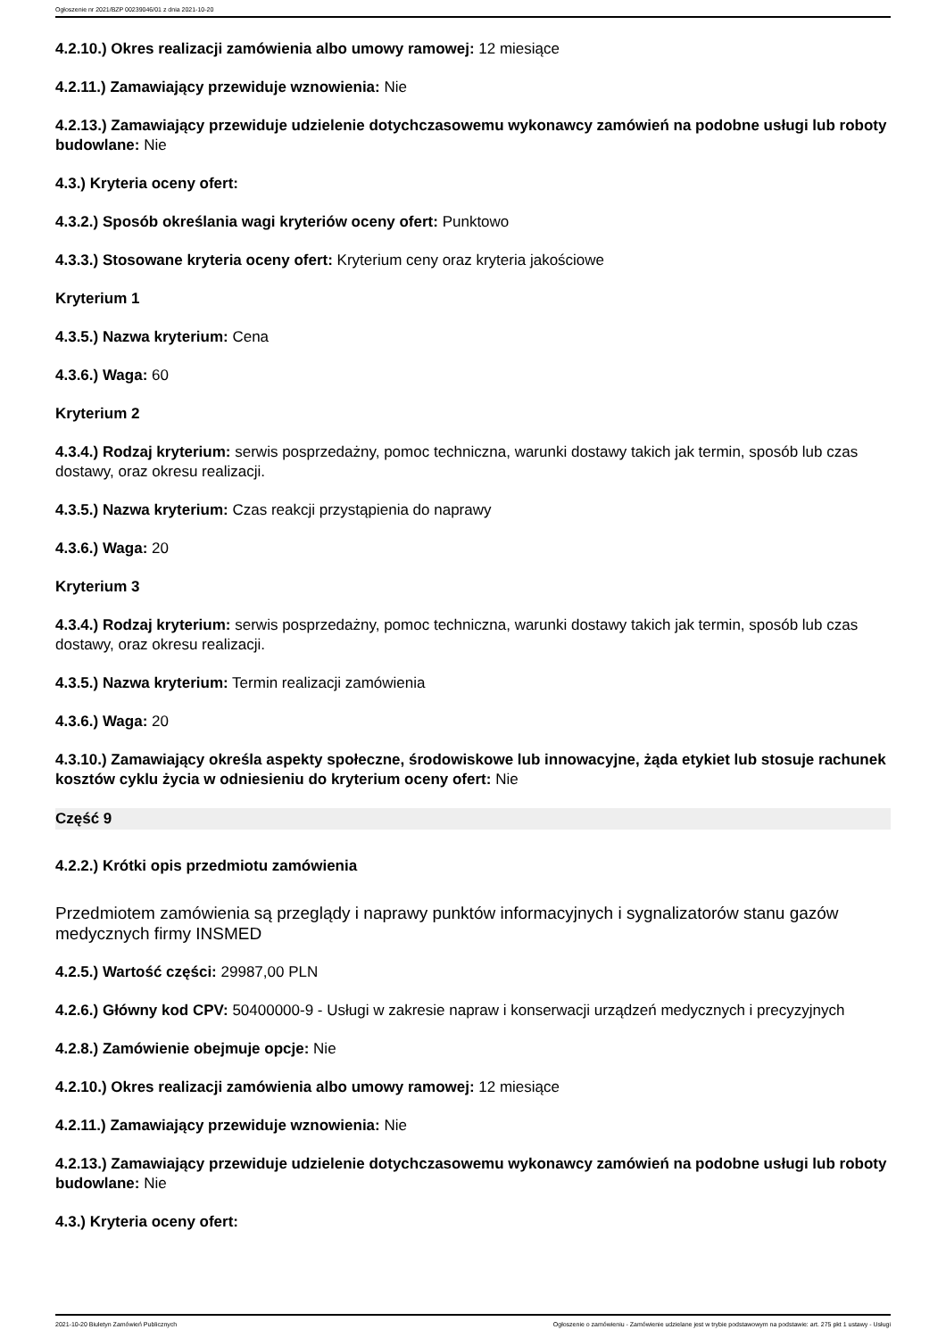Ogłoszenie nr 2021/BZP 00239046/01 z dnia 2021-10-20
4.2.10.) Okres realizacji zamówienia albo umowy ramowej: 12 miesiące
4.2.11.) Zamawiający przewiduje wznowienia: Nie
4.2.13.) Zamawiający przewiduje udzielenie dotychczasowemu wykonawcy zamówień na podobne usługi lub roboty budowlane: Nie
4.3.) Kryteria oceny ofert:
4.3.2.) Sposób określania wagi kryteriów oceny ofert: Punktowo
4.3.3.) Stosowane kryteria oceny ofert: Kryterium ceny oraz kryteria jakościowe
Kryterium 1
4.3.5.) Nazwa kryterium: Cena
4.3.6.) Waga: 60
Kryterium 2
4.3.4.) Rodzaj kryterium: serwis posprzedażny, pomoc techniczna, warunki dostawy takich jak termin, sposób lub czas dostawy, oraz okresu realizacji.
4.3.5.) Nazwa kryterium: Czas reakcji przystąpienia do naprawy
4.3.6.) Waga: 20
Kryterium 3
4.3.4.) Rodzaj kryterium: serwis posprzedażny, pomoc techniczna, warunki dostawy takich jak termin, sposób lub czas dostawy, oraz okresu realizacji.
4.3.5.) Nazwa kryterium: Termin realizacji zamówienia
4.3.6.) Waga: 20
4.3.10.) Zamawiający określa aspekty społeczne, środowiskowe lub innowacyjne, żąda etykiet lub stosuje rachunek kosztów cyklu życia w odniesieniu do kryterium oceny ofert: Nie
Część 9
4.2.2.) Krótki opis przedmiotu zamówienia
Przedmiotem zamówienia są przeglądy i naprawy punktów informacyjnych i sygnalizatorów stanu gazów medycznych firmy INSMED
4.2.5.) Wartość części: 29987,00 PLN
4.2.6.) Główny kod CPV: 50400000-9 - Usługi w zakresie napraw i konserwacji urządzeń medycznych i precyzyjnych
4.2.8.) Zamówienie obejmuje opcje: Nie
4.2.10.) Okres realizacji zamówienia albo umowy ramowej: 12 miesiące
4.2.11.) Zamawiający przewiduje wznowienia: Nie
4.2.13.) Zamawiający przewiduje udzielenie dotychczasowemu wykonawcy zamówień na podobne usługi lub roboty budowlane: Nie
4.3.) Kryteria oceny ofert:
2021-10-20 Biuletyn Zamówień Publicznych Ogłoszenie o zamówieniu - Zamówienie udzielane jest w trybie podstawowym na podstawie: art. 275 pkt 1 ustawy - Usługi